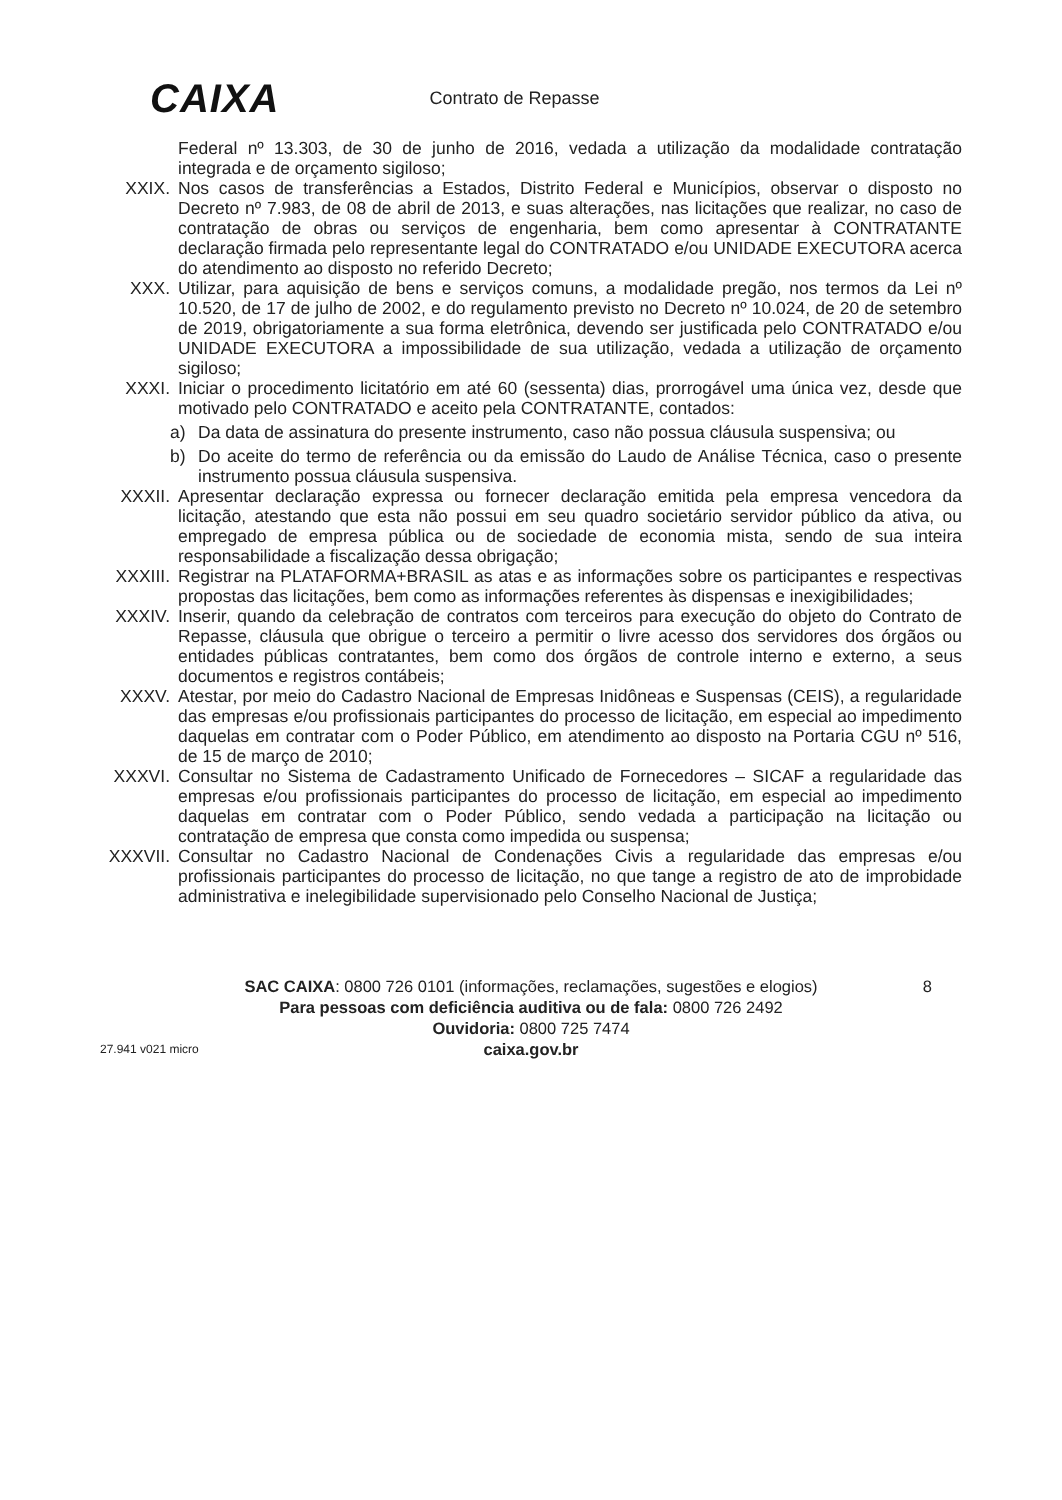CAIXA
Contrato de Repasse
Federal nº 13.303, de 30 de junho de 2016, vedada a utilização da modalidade contratação integrada e de orçamento sigiloso;
XXIX. Nos casos de transferências a Estados, Distrito Federal e Municípios, observar o disposto no Decreto nº 7.983, de 08 de abril de 2013, e suas alterações, nas licitações que realizar, no caso de contratação de obras ou serviços de engenharia, bem como apresentar à CONTRATANTE declaração firmada pelo representante legal do CONTRATADO e/ou UNIDADE EXECUTORA acerca do atendimento ao disposto no referido Decreto;
XXX. Utilizar, para aquisição de bens e serviços comuns, a modalidade pregão, nos termos da Lei nº 10.520, de 17 de julho de 2002, e do regulamento previsto no Decreto nº 10.024, de 20 de setembro de 2019, obrigatoriamente a sua forma eletrônica, devendo ser justificada pelo CONTRATADO e/ou UNIDADE EXECUTORA a impossibilidade de sua utilização, vedada a utilização de orçamento sigiloso;
XXXI. Iniciar o procedimento licitatório em até 60 (sessenta) dias, prorrogável uma única vez, desde que motivado pelo CONTRATADO e aceito pela CONTRATANTE, contados:
a) Da data de assinatura do presente instrumento, caso não possua cláusula suspensiva; ou
b) Do aceite do termo de referência ou da emissão do Laudo de Análise Técnica, caso o presente instrumento possua cláusula suspensiva.
XXXII. Apresentar declaração expressa ou fornecer declaração emitida pela empresa vencedora da licitação, atestando que esta não possui em seu quadro societário servidor público da ativa, ou empregado de empresa pública ou de sociedade de economia mista, sendo de sua inteira responsabilidade a fiscalização dessa obrigação;
XXXIII. Registrar na PLATAFORMA+BRASIL as atas e as informações sobre os participantes e respectivas propostas das licitações, bem como as informações referentes às dispensas e inexigibilidades;
XXXIV. Inserir, quando da celebração de contratos com terceiros para execução do objeto do Contrato de Repasse, cláusula que obrigue o terceiro a permitir o livre acesso dos servidores dos órgãos ou entidades públicas contratantes, bem como dos órgãos de controle interno e externo, a seus documentos e registros contábeis;
XXXV. Atestar, por meio do Cadastro Nacional de Empresas Inidôneas e Suspensas (CEIS), a regularidade das empresas e/ou profissionais participantes do processo de licitação, em especial ao impedimento daquelas em contratar com o Poder Público, em atendimento ao disposto na Portaria CGU nº 516, de 15 de março de 2010;
XXXVI. Consultar no Sistema de Cadastramento Unificado de Fornecedores – SICAF a regularidade das empresas e/ou profissionais participantes do processo de licitação, em especial ao impedimento daquelas em contratar com o Poder Público, sendo vedada a participação na licitação ou contratação de empresa que consta como impedida ou suspensa;
XXXVII. Consultar no Cadastro Nacional de Condenações Civis a regularidade das empresas e/ou profissionais participantes do processo de licitação, no que tange a registro de ato de improbidade administrativa e inelegibilidade supervisionado pelo Conselho Nacional de Justiça;
SAC CAIXA: 0800 726 0101 (informações, reclamações, sugestões e elogios)
Para pessoas com deficiência auditiva ou de fala: 0800 726 2492
Ouvidoria: 0800 725 7474
caixa.gov.br
8
27.941 v021 micro